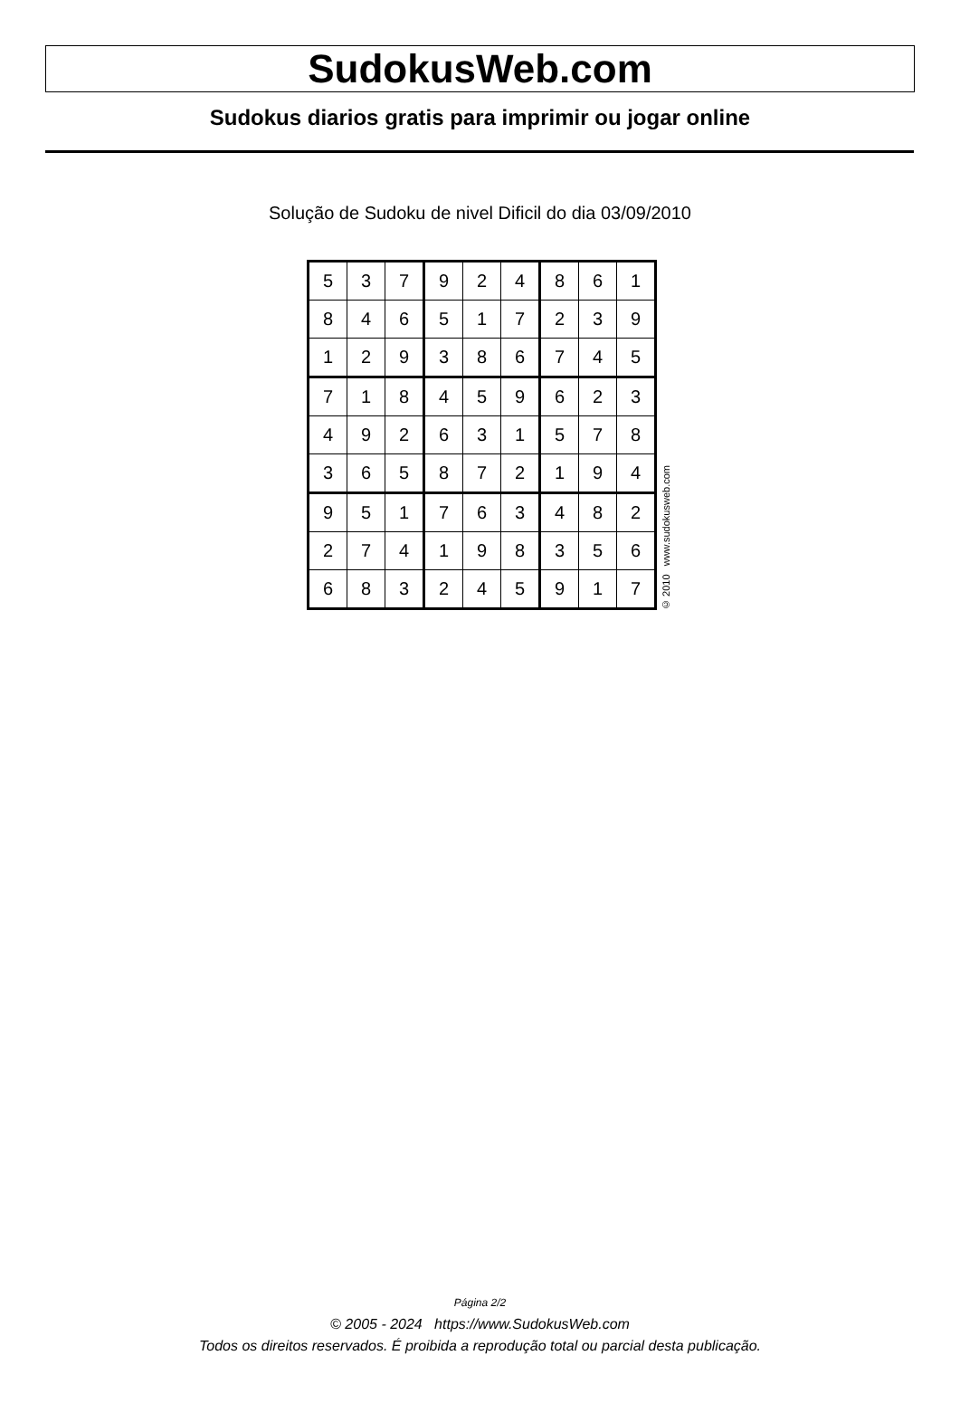SudokusWeb.com
Sudokus diarios gratis para imprimir ou jogar online
Solução de Sudoku de nivel Dificil do dia 03/09/2010
| 5 | 3 | 7 | 9 | 2 | 4 | 8 | 6 | 1 |
| 8 | 4 | 6 | 5 | 1 | 7 | 2 | 3 | 9 |
| 1 | 2 | 9 | 3 | 8 | 6 | 7 | 4 | 5 |
| 7 | 1 | 8 | 4 | 5 | 9 | 6 | 2 | 3 |
| 4 | 9 | 2 | 6 | 3 | 1 | 5 | 7 | 8 |
| 3 | 6 | 5 | 8 | 7 | 2 | 1 | 9 | 4 |
| 9 | 5 | 1 | 7 | 6 | 3 | 4 | 8 | 2 |
| 2 | 7 | 4 | 1 | 9 | 8 | 3 | 5 | 6 |
| 6 | 8 | 3 | 2 | 4 | 5 | 9 | 1 | 7 |
© 2010 www.sudokusweb.com
Página 2/2
© 2005 - 2024 https://www.SudokusWeb.com
Todos os direitos reservados. É proibida a reprodução total ou parcial desta publicação.